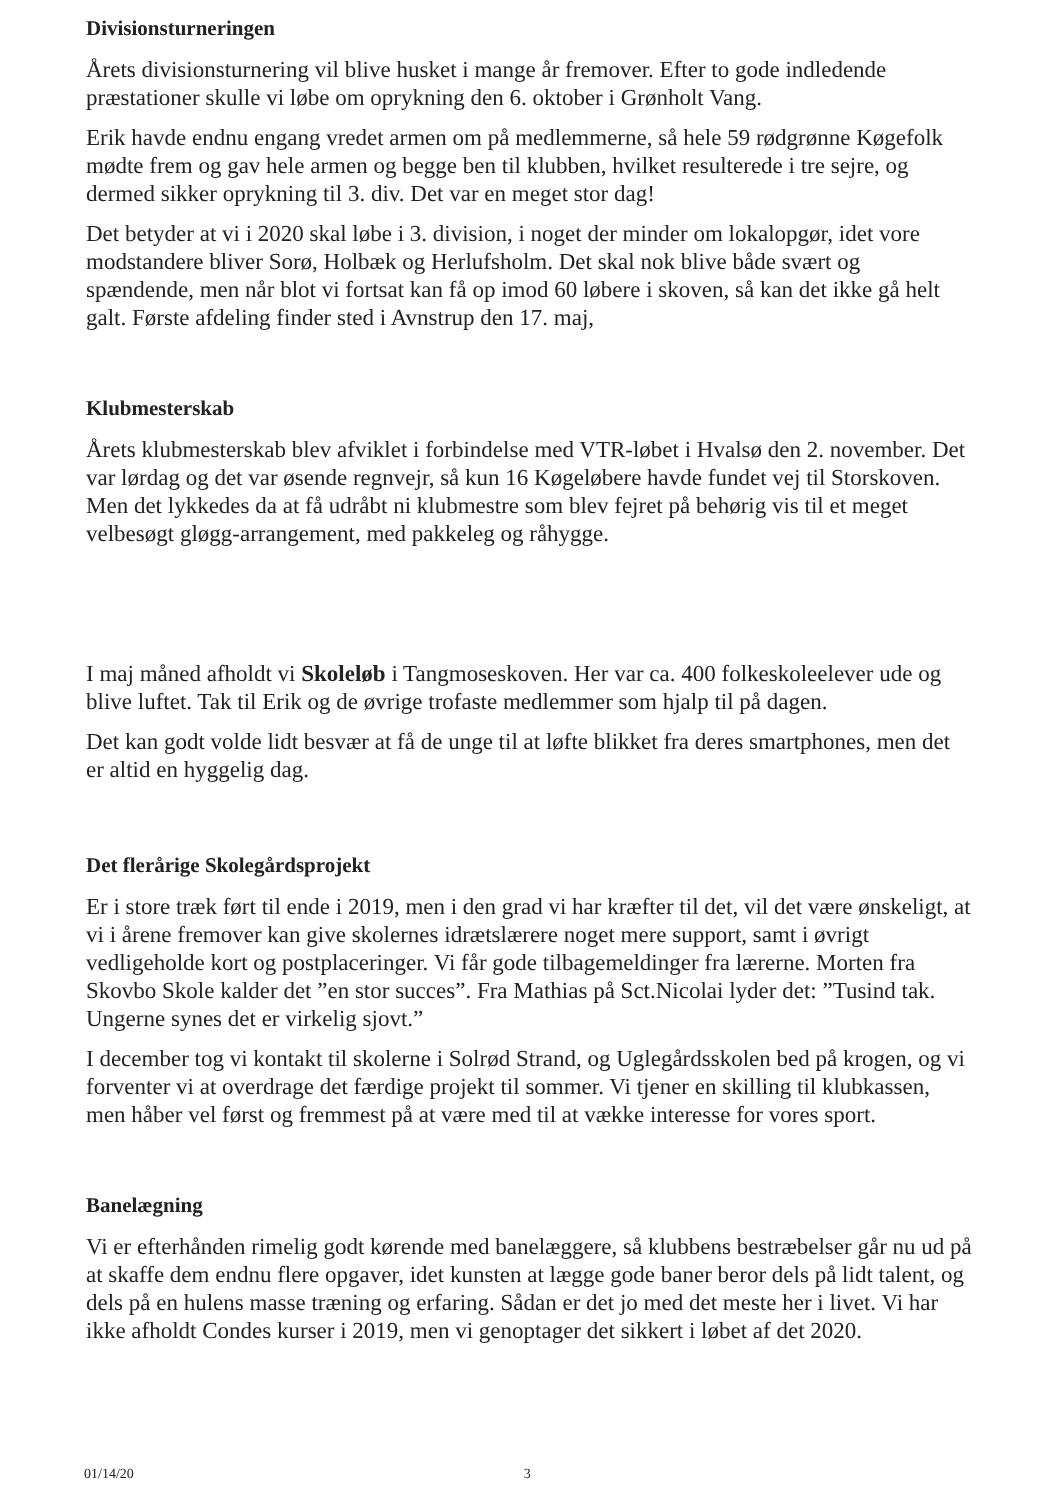Divisionsturneringen
Årets divisionsturnering vil blive husket i mange år fremover. Efter to gode indledende præstationer skulle vi løbe om oprykning den 6. oktober i Grønholt Vang.
Erik havde endnu engang vredet armen om på medlemmerne, så hele 59 rødgrønne Køgefolk mødte frem og gav hele armen og begge ben til klubben, hvilket resulterede i tre sejre, og dermed sikker oprykning til 3. div. Det var en meget stor dag!
Det betyder at vi i 2020 skal løbe i 3. division, i noget der minder om lokalopgør, idet vore modstandere bliver Sorø, Holbæk og Herlufsholm. Det skal nok blive både svært og spændende, men når blot vi fortsat kan få op imod 60 løbere i skoven, så kan det ikke gå helt galt. Første afdeling finder sted i Avnstrup den 17. maj,
Klubmesterskab
Årets klubmesterskab blev afviklet i forbindelse med VTR-løbet i Hvalsø den 2. november. Det var lørdag og det var øsende regnvejr, så kun 16 Køgeløbere havde fundet vej til Storskoven. Men det lykkedes da at få udråbt ni klubmestre som blev fejret på behørig vis til et meget velbesøgt gløgg-arrangement, med pakkeleg og råhygge.
I maj måned afholdt vi Skoleløb i Tangmoseskoven. Her var ca. 400 folkeskoleelever ude og blive luftet. Tak til Erik og de øvrige trofaste medlemmer som hjalp til på dagen.
Det kan godt volde lidt besvær at få de unge til at løfte blikket fra deres smartphones, men det er altid en hyggelig dag.
Det flerårige Skolegårdsprojekt
Er i store træk ført til ende i 2019, men i den grad vi har kræfter til det, vil det være ønskeligt, at vi i årene fremover kan give skolernes idrætslærere noget mere support, samt i øvrigt vedligeholde kort og postplaceringer. Vi får gode tilbagemeldinger fra lærerne. Morten fra Skovbo Skole kalder det ”en stor succes”. Fra Mathias på Sct.Nicolai lyder det: ”Tusind tak. Ungerne synes det er virkelig sjovt.”
I december tog vi kontakt til skolerne i Solrød Strand, og Uglegårdsskolen bed på krogen, og vi forventer vi at overdrage det færdige projekt til sommer. Vi tjener en skilling til klubkassen, men håber vel først og fremmest på at være med til at vække interesse for vores sport.
Banelægning
Vi er efterhånden rimelig godt kørende med banelæggere, så klubbens bestræbelser går nu ud på at skaffe dem endnu flere opgaver, idet kunsten at lægge gode baner beror dels på lidt talent, og dels på en hulens masse træning og erfaring. Sådan er det jo med det meste her i livet. Vi har ikke afholdt Condes kurser i 2019, men vi genoptager det sikkert i løbet af det 2020.
01/14/20 3